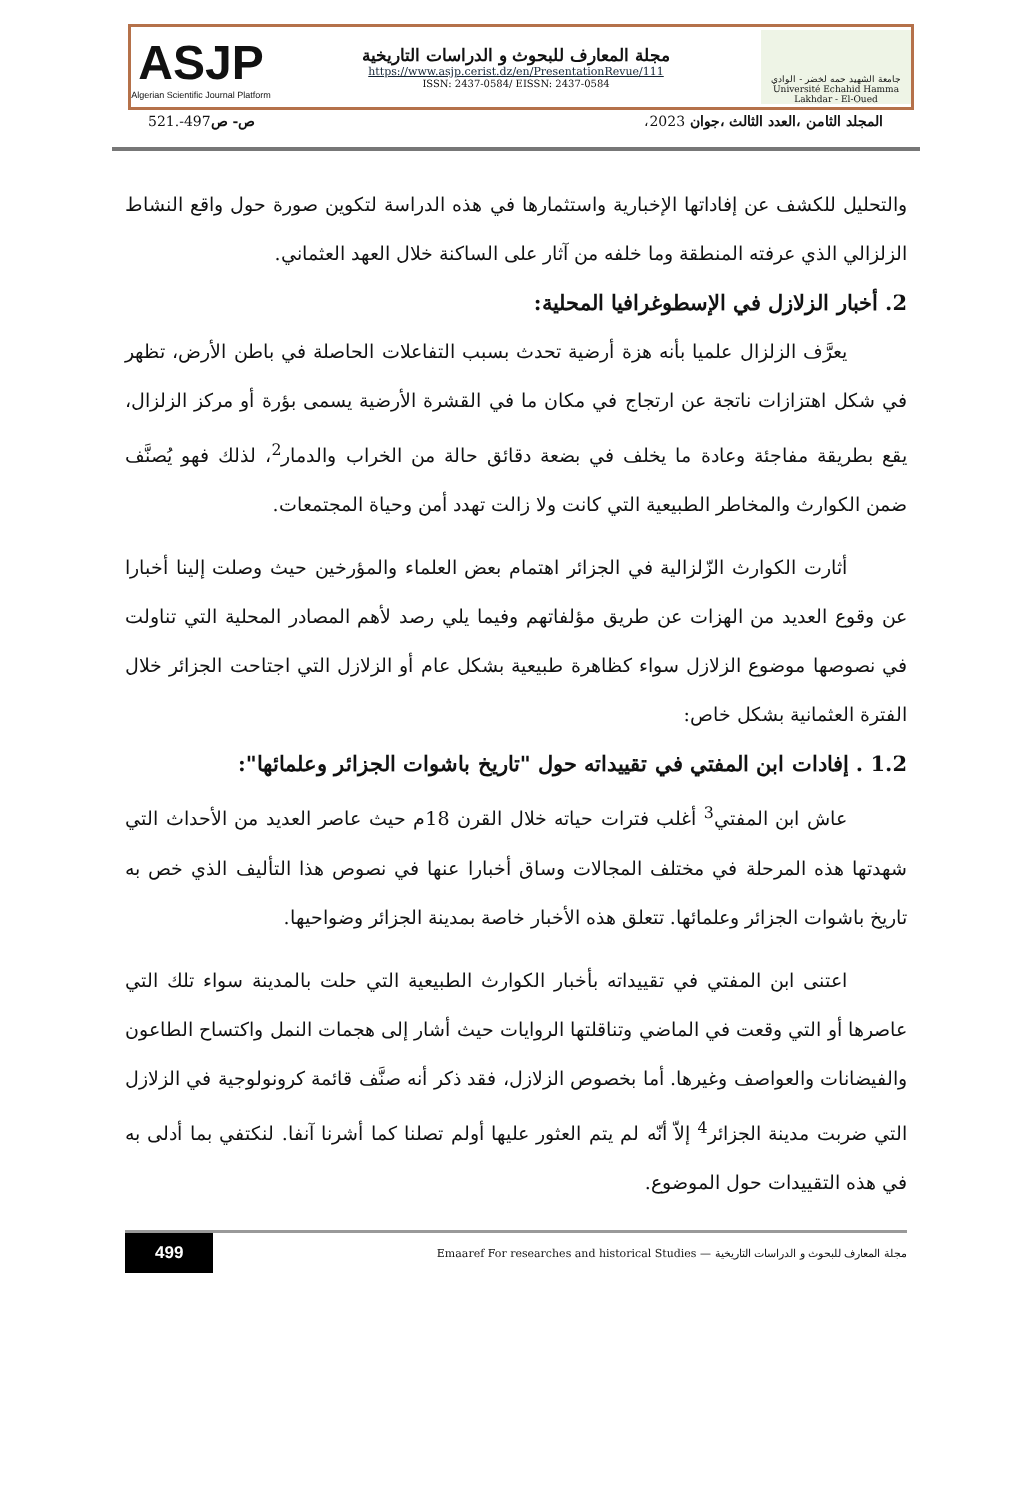ASJP
Algerian Scientific Journal Platform
مجلة المعارف للبحوث و الدراسات التاريخية
https://www.asjp.cerist.dz/en/PresentationRevue/111
ISSN: 2437-0584/ EISSN: 2437-0584
جامعة الشهيد حمه لخضر - الوادي
Université Echahid Hamma Lakhdar - El-Oued
المجلد الثامن ،العدد الثالث ،جوان 2023، ص- ص497-.521
والتحليل للكشف عن إفاداتها الإخبارية واستثمارها في هذه الدراسة لتكوين صورة حول واقع النشاط الزلزالي الذي عرفته المنطقة وما خلفه من آثار على الساكنة خلال العهد العثماني.
2. أخبار الزلازل في الإسطوغرافيا المحلية:
يعرَّف الزلزال علميا بأنه هزة أرضية تحدث بسبب التفاعلات الحاصلة في باطن الأرض، تظهر في شكل اهتزازات ناتجة عن ارتجاج في مكان ما في القشرة الأرضية يسمى بؤرة أو مركز الزلزال، يقع بطريقة مفاجئة وعادة ما يخلف في بضعة دقائق حالة من الخراب والدمار<sup>2</sup>، لذلك فهو يُصنَّف ضمن الكوارث والمخاطر الطبيعية التي كانت ولا زالت تهدد أمن وحياة المجتمعات.
أثارت الكوارث الزّلزالية في الجزائر اهتمام بعض العلماء والمؤرخين حيث وصلت إلينا أخبارا عن وقوع العديد من الهزات عن طريق مؤلفاتهم وفيما يلي رصد لأهم المصادر المحلية التي تناولت في نصوصها موضوع الزلازل سواء كظاهرة طبيعية بشكل عام أو الزلازل التي اجتاحت الجزائر خلال الفترة العثمانية بشكل خاص:
1.2 . إفادات ابن المفتي في تقييداته حول "تاريخ باشوات الجزائر وعلمائها":
عاش ابن المفتي<sup>3</sup> أغلب فترات حياته خلال القرن 18م حيث عاصر العديد من الأحداث التي شهدتها هذه المرحلة في مختلف المجالات وساق أخبارا عنها في نصوص هذا التأليف الذي خص به تاريخ باشوات الجزائر وعلمائها. تتعلق هذه الأخبار خاصة بمدينة الجزائر وضواحيها.
اعتنى ابن المفتي في تقييداته بأخبار الكوارث الطبيعية التي حلت بالمدينة سواء تلك التي عاصرها أو التي وقعت في الماضي وتناقلتها الروايات حيث أشار إلى هجمات النمل واكتساح الطاعون والفيضانات والعواصف وغيرها. أما بخصوص الزلازل، فقد ذكر أنه صنَّف قائمة كرونولوجية في الزلازل التي ضربت مدينة الجزائر<sup>4</sup> إلاّ أنّه لم يتم العثور عليها أولم تصلنا كما أشرنا آنفا. لنكتفي بما أدلى به في هذه التقييدات حول الموضوع.
499 مجلة المعارف للبحوث و الدراسات التاريخية — Emaaref For researches and historical Studies